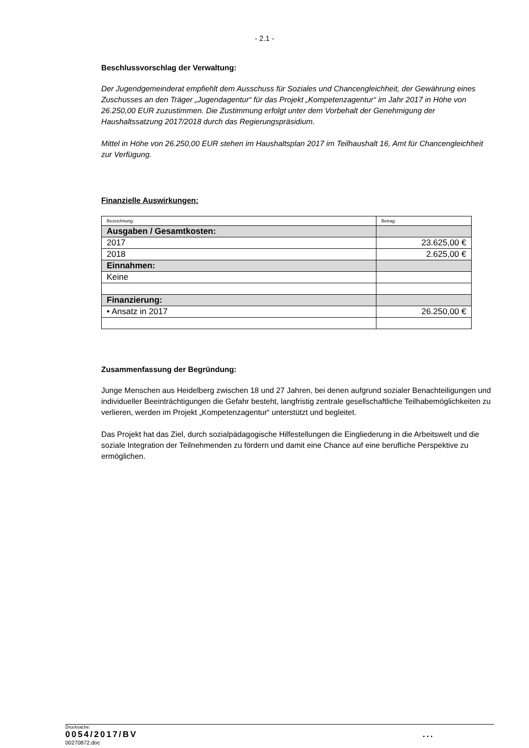- 2.1 -
Beschlussvorschlag der Verwaltung:
Der Jugendgemeinderat empfiehlt dem Ausschuss für Soziales und Chancengleichheit, der Gewährung eines Zuschusses an den Träger „Jugendagentur“ für das Projekt „Kompetenzagentur“ im Jahr 2017 in Höhe von 26.250,00 EUR zuzustimmen. Die Zustimmung erfolgt unter dem Vorbehalt der Genehmigung der Haushaltssatzung 2017/2018 durch das Regierungspräsidium.
Mittel in Höhe von 26.250,00 EUR stehen im Haushaltsplan 2017 im Teilhaushalt 16, Amt für Chancengleichheit zur Verfügung.
Finanzielle Auswirkungen:
| Bezeichnung: | Betrag: |
| Ausgaben / Gesamtkosten: | |
| 2017 | 23.625,00 € |
| 2018 | 2.625,00 € |
| Einnahmen: | |
| Keine | |
| Finanzierung: | |
| • Ansatz in 2017 | 26.250,00 € |
Zusammenfassung der Begründung:
Junge Menschen aus Heidelberg zwischen 18 und 27 Jahren, bei denen aufgrund sozialer Benachteiligungen und individueller Beeinträchtigungen die Gefahr besteht, langfristig zentrale gesellschaftliche Teilhabemöglichkeiten zu verlieren, werden im Projekt „Kompetenzagentur“ unterstützt und begleitet.
Das Projekt hat das Ziel, durch sozialpädagogische Hilfestellungen die Eingliederung in die Arbeitswelt und die soziale Integration der Teilnehmenden zu fördern und damit eine Chance auf eine berufliche Perspektive zu ermöglichen.
Drucksache:
0054/2017/BV...
00270872.doc